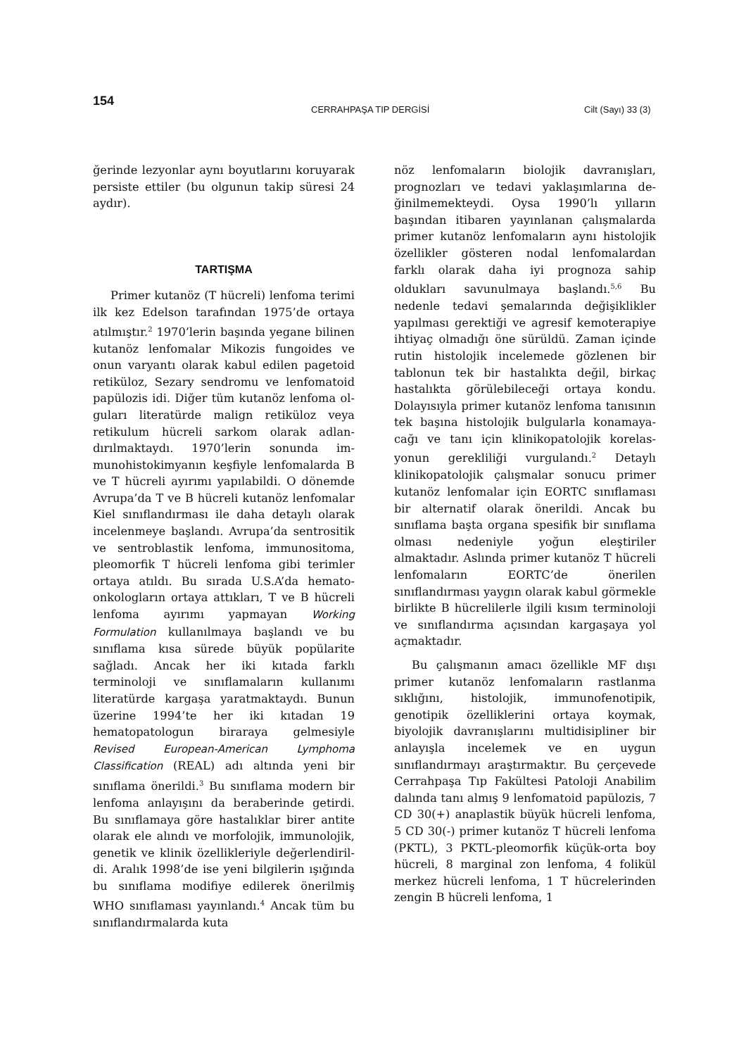154
CERRAHPAŞA TIP DERGİSİ Cilt (Sayı) 33 (3)
ğerinde lezyonlar aynı boyutlarını koru­yarak persiste ettiler (bu olgunun takip süresi 24 aydır).
TARTIŞMA
Primer kutanöz (T hücreli) lenfoma terimi ilk kez Edelson tarafından 1975’­de ortaya atılmıştır.<sup>2</sup> 1970’lerin başında yegane bilinen kutanöz lenfomalar Mikozis fungoides ve onun varyantı ola­rak kabul edilen pagetoid retiküloz, Sezary sendromu ve lenfomatoid papü­lozis idi. Diğer tüm kutanöz lenfoma ol­guları literatürde malign retiküloz veya retikulum hücreli sarkom olarak adlan­dırılmaktaydı. 1970’lerin sonunda im­munohistokimyanın keşfiyle lenfomalar­da B ve T hücreli ayırımı yapılabildi. O dönemde Avrupa’da T ve B hücreli kutanöz lenfomalar Kiel sınıflandırması ile daha detaylı olarak incelenmeye baş­landı. Avrupa’da sentrositik ve sentro­blastik lenfoma, immunositoma, pleo­morfik T hücreli lenfoma gibi terimler ortaya atıldı. Bu sırada U.S.A’da hema­to-onkologların ortaya attıkları, T ve B hücreli lenfoma ayırımı yapmayan Working Formulation kullanılmaya baş­landı ve bu sınıflama kısa sürede büyük popülarite sağladı. Ancak her iki kıtada farklı terminoloji ve sınıflamaların kul­lanımı literatürde kargaşa yaratmak­taydı. Bunun üzerine 1994’te her iki kı­tadan 19 hematopatologun biraraya gel­mesiyle Revised European-American Lymphoma Classification (REAL) adı altında yeni bir sınıflama önerildi.<sup>3</sup> Bu sınıflama modern bir lenfoma anlayışını da beraberinde getirdi. Bu sınıflamaya göre hastalıklar birer antite olarak ele alındı ve morfolojik, immunolojik, gene­tik ve klinik özellikleriyle değerlendiril­di. Aralık 1998’de ise yeni bilgilerin ışı­ğında bu sınıflama modifiye edilerek ö­nerilmiş WHO sınıflaması yayınlandı.<sup>4</sup> Ancak tüm bu sınıflandırmalarda kuta­
nöz lenfomaların biolojik davranışları, prognozları ve tedavi yaklaşımlarına de­ğinilmemekteydi. Oysa 1990’lı yılların başından itibaren yayınlanan çalışma­larda primer kutanöz lenfomaların aynı histolojik özellikler gösteren nodal lenfomalardan farklı olarak daha iyi prognoza sahip oldukları savunulmaya başlandı.<sup>5,6</sup> Bu nedenle tedavi şemala­rında değişiklikler yapılması gerektiği ve agresif kemoterapiye ihtiyaç olmadığı öne sürüldü. Zaman içinde rutin histolo­jik incelemede gözlenen bir tablonun tek bir hastalıkta değil, birkaç hastalıkta görülebileceği ortaya kondu. Dolayısıyla primer kutanöz lenfoma tanısının tek başına histolojik bulgularla konamaya­cağı ve tanı için klinikopatolojik korelas­yonun gerekliliği vurgulandı.<sup>2</sup> Detaylı klinikopatolojik çalışmalar sonucu primer kutanöz lenfomalar için EORTC sınıflaması bir alternatif olarak önerildi. Ancak bu sınıflama başta organa spesi­fik bir sınıflama olması nedeniyle yoğun eleştiriler almaktadır. Aslında primer kutanöz T hücreli lenfomaların EORTC’de önerilen sınıflandırması yay­gın olarak kabul görmekle birlikte B hücrelilerle ilgili kısım terminoloji ve sınıflandırma açısından kargaşaya yol açmaktadır.
Bu çalışmanın amacı özellikle MF dı­şı primer kutanöz lenfomaların rastlan­ma sıklığını, histolojik, immunofeno­tipik, genotipik özelliklerini ortaya koy­mak, biyolojik davranışlarını multidisip­liner bir anlayışla incelemek ve en uy­gun sınıflandırmayı araştırmaktır. Bu çerçevede Cerrahpaşa Tıp Fakültesi Pa­toloji Anabilim dalında tanı almış 9 lenfomatoid papülozis, 7 CD 30(+) anaplastik büyük hücreli lenfoma, 5 CD 30(-) primer kutanöz T hücreli lenfoma (PKTL), 3 PKTL-pleomorfik küçük-orta boy hücreli, 8 marginal zon lenfoma, 4 folikül merkez hücreli lenfoma, 1 T hüc­relerinden zengin B hücreli lenfoma, 1